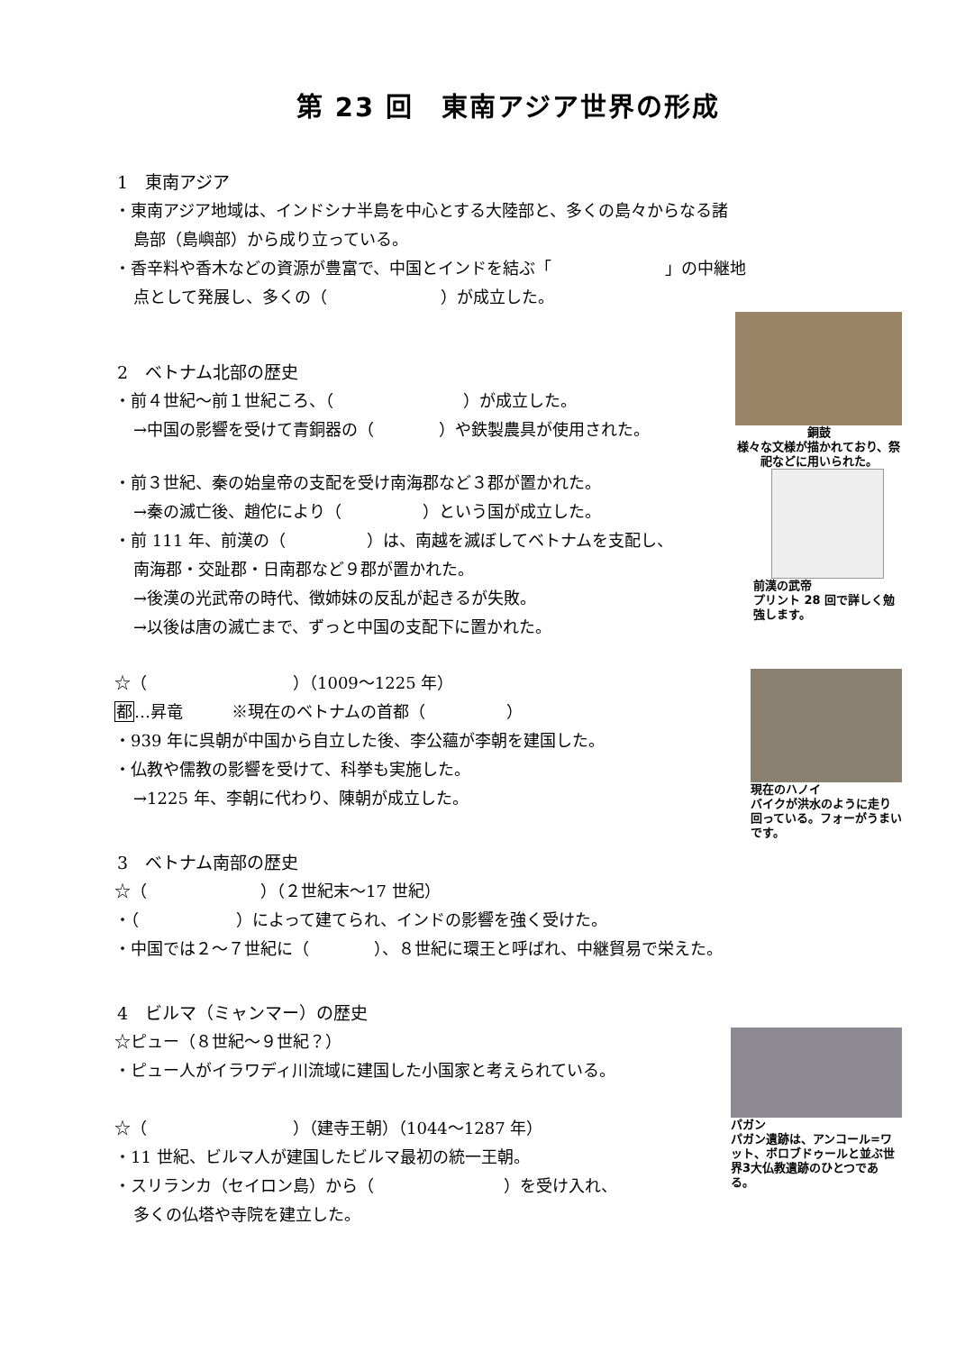第 23 回　東南アジア世界の形成
1　東南アジア
・東南アジア地域は、インドシナ半島を中心とする大陸部と、多くの島々からなる諸
島部（島嶼部）から成り立っている。
・香辛料や香木などの資源が豊富で、中国とインドを結ぶ「　　　　　　　」の中継地
点として発展し、多くの（　　　　　　　）が成立した。
2　ベトナム北部の歴史
・前４世紀～前１世紀ころ、（　　　　　　　　）が成立した。
→中国の影響を受けて青銅器の（　　　　）や鉄製農具が使用された。
銅鼓
様々な文様が描かれており、祭祀などに用いられた。
・前３世紀、秦の始皇帝の支配を受け南海郡など３郡が置かれた。
→秦の滅亡後、趙佗により（　　　　　）という国が成立した。
・前 111 年、前漢の（　　　　　）は、南越を滅ぼしてベトナムを支配し、
南海郡・交趾郡・日南郡など９郡が置かれた。
→後漢の光武帝の時代、徴姉妹の反乱が起きるが失敗。
→以後は唐の滅亡まで、ずっと中国の支配下に置かれた。
前漢の武帝
プリント 28 回で詳しく勉強します。
☆（　　　　　　　　　）（1009～1225 年）
都…昇竜　　　※現在のベトナムの首都（　　　　　）
・939 年に呉朝が中国から自立した後、李公蘊が李朝を建国した。
・仏教や儒教の影響を受けて、科挙も実施した。
→1225 年、李朝に代わり、陳朝が成立した。
3　ベトナム南部の歴史
現在のハノイ
バイクが洪水のように走り回っている。フォーがうまいです。
☆（　　　　　　　）（２世紀末～17 世紀）
・（　　　　　　）によって建てられ、インドの影響を強く受けた。
・中国では２～７世紀に（　　　　）、８世紀に環王と呼ばれ、中継貿易で栄えた。
4　ビルマ（ミャンマー）の歴史
☆ピュー（８世紀～９世紀？）
・ピュー人がイラワディ川流域に建国した小国家と考えられている。
☆（　　　　　　　　　）（建寺王朝）（1044～1287 年）
・11 世紀、ビルマ人が建国したビルマ最初の統一王朝。
・スリランカ（セイロン島）から（　　　　　　　　）を受け入れ、
多くの仏塔や寺院を建立した。
パガン
パガン遺跡は、アンコール=ワット、ボロブドゥールと並ぶ世界3大仏教遺跡のひとつである。